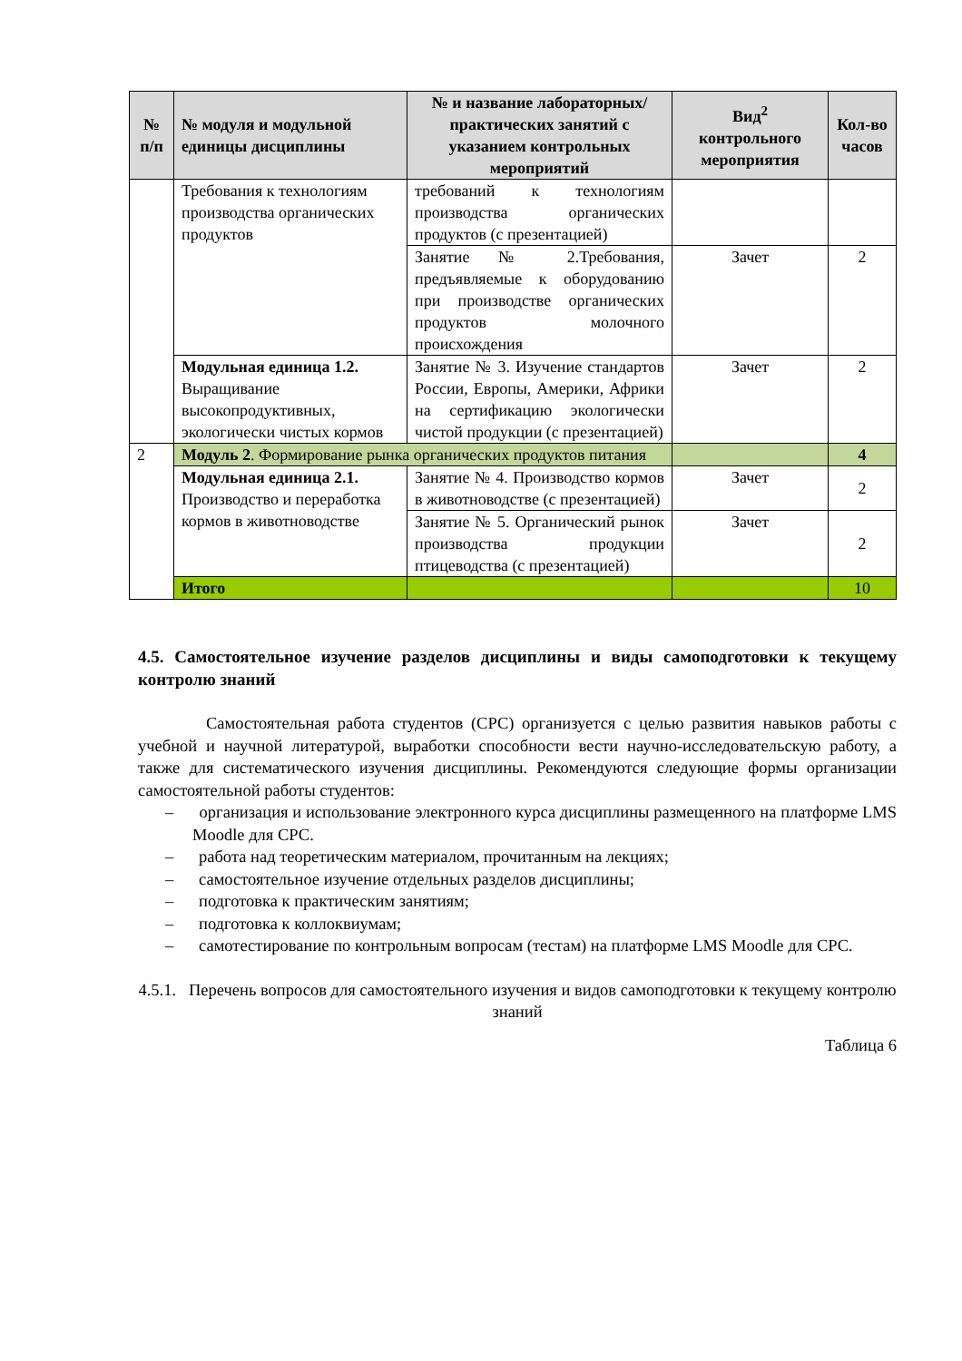| № п/п | № модуля и модульной единицы дисциплины | № и название лабораторных/ практических занятий с указанием контрольных мероприятий | Вид<sup>2</sup> контрольного мероприятия | Кол-во часов |
| --- | --- | --- | --- | --- |
| | Требования к технологиям производства органических продуктов | требований к технологиям производства органических продуктов (с презентацией) | | |
| | | Занятие № 2.Требования, предъявляемые к оборудованию при производстве органических продуктов молочного происхождения | Зачет | 2 |
| | Модульная единица 1.2. Выращивание высокопродуктивных, экологически чистых кормов | Занятие № 3. Изучение стандартов России, Европы, Америки, Африки на сертификацию экологически чистой продукции (с презентацией) | Зачет | 2 |
| 2 | Модуль 2 . Формирование рынка органических продуктов питания | | | 4 |
| | Модульная единица 2.1. Производство и переработка кормов в животноводстве | Занятие № 4. Производство кормов в животноводстве (с презентацией) | Зачет | 2 |
| | | Занятие № 5. Органический рынок производства продукции птицеводства (с презентацией) | Зачет | 2 |
| | Итого | | | 10 |
4.5. Самостоятельное изучение разделов дисциплины и виды самоподготовки к текущему контролю знаний
Самостоятельная работа студентов (СРС) организуется с целью развития навыков работы с учебной и научной литературой, выработки способности вести научно-исследовательскую работу, а также для систематического изучения дисциплины. Рекомендуются следующие формы организации самостоятельной работы студентов:
– организация и использование электронного курса дисциплины размещенного на платформе LMS Moodle для СРС.
– работа над теоретическим материалом, прочитанным на лекциях;
– самостоятельное изучение отдельных разделов дисциплины;
– подготовка к практическим занятиям;
– подготовка к коллоквиумам;
– самотестирование по контрольным вопросам (тестам) на платформе LMS Moodle для СРС.
4.5.1. Перечень вопросов для самостоятельного изучения и видов самоподготовки к текущему контролю знаний
Таблица 6